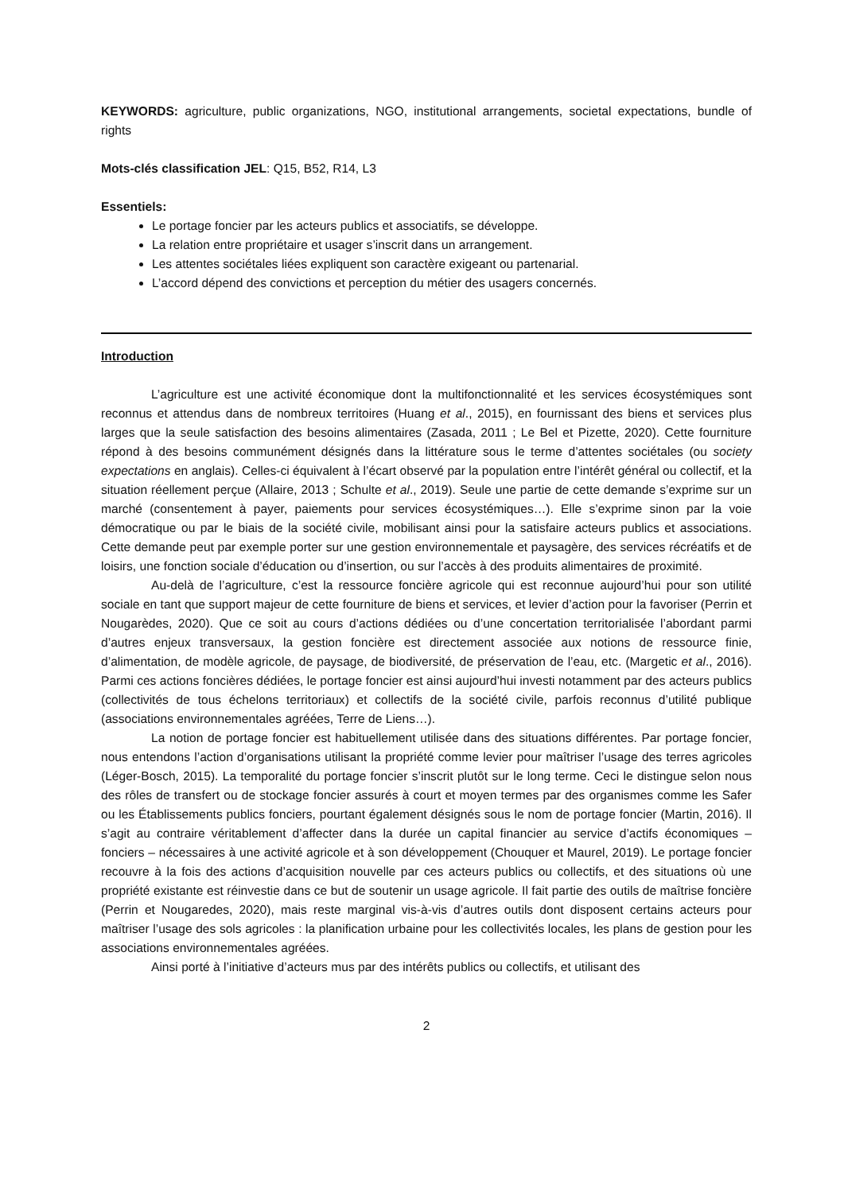KEYWORDS: agriculture, public organizations, NGO, institutional arrangements, societal expectations, bundle of rights
Mots-clés classification JEL: Q15, B52, R14, L3
Essentiels:
Le portage foncier par les acteurs publics et associatifs, se développe.
La relation entre propriétaire et usager s’inscrit dans un arrangement.
Les attentes sociétales liées expliquent son caractère exigeant ou partenarial.
L’accord dépend des convictions et perception du métier des usagers concernés.
Introduction
L’agriculture est une activité économique dont la multifonctionnalité et les services écosystémiques sont reconnus et attendus dans de nombreux territoires (Huang et al., 2015), en fournissant des biens et services plus larges que la seule satisfaction des besoins alimentaires (Zasada, 2011 ; Le Bel et Pizette, 2020). Cette fourniture répond à des besoins communément désignés dans la littérature sous le terme d’attentes sociétales (ou society expectations en anglais). Celles-ci équivalent à l’écart observé par la population entre l’intérêt général ou collectif, et la situation réellement perçue (Allaire, 2013 ; Schulte et al., 2019). Seule une partie de cette demande s’exprime sur un marché (consentement à payer, paiements pour services écosystémiques…). Elle s’exprime sinon par la voie démocratique ou par le biais de la société civile, mobilisant ainsi pour la satisfaire acteurs publics et associations. Cette demande peut par exemple porter sur une gestion environnementale et paysagère, des services récréatifs et de loisirs, une fonction sociale d’éducation ou d’insertion, ou sur l’accès à des produits alimentaires de proximité.
Au-delà de l’agriculture, c’est la ressource foncière agricole qui est reconnue aujourd’hui pour son utilité sociale en tant que support majeur de cette fourniture de biens et services, et levier d’action pour la favoriser (Perrin et Nougarèdes, 2020). Que ce soit au cours d’actions dédiées ou d’une concertation territorialisée l’abordant parmi d’autres enjeux transversaux, la gestion foncière est directement associée aux notions de ressource finie, d’alimentation, de modèle agricole, de paysage, de biodiversité, de préservation de l’eau, etc. (Margetic et al., 2016). Parmi ces actions foncières dédiées, le portage foncier est ainsi aujourd’hui investi notamment par des acteurs publics (collectivités de tous échelons territoriaux) et collectifs de la société civile, parfois reconnus d’utilité publique (associations environnementales agréées, Terre de Liens…).
La notion de portage foncier est habituellement utilisée dans des situations différentes. Par portage foncier, nous entendons l’action d’organisations utilisant la propriété comme levier pour maîtriser l’usage des terres agricoles (Léger-Bosch, 2015). La temporalité du portage foncier s’inscrit plutôt sur le long terme. Ceci le distingue selon nous des rôles de transfert ou de stockage foncier assurés à court et moyen termes par des organismes comme les Safer ou les Établissements publics fonciers, pourtant également désignés sous le nom de portage foncier (Martin, 2016). Il s’agit au contraire véritablement d’affecter dans la durée un capital financier au service d’actifs économiques – fonciers – nécessaires à une activité agricole et à son développement (Chouquer et Maurel, 2019). Le portage foncier recouvre à la fois des actions d’acquisition nouvelle par ces acteurs publics ou collectifs, et des situations où une propriété existante est réinvestie dans ce but de soutenir un usage agricole. Il fait partie des outils de maîtrise foncière (Perrin et Nougaredes, 2020), mais reste marginal vis-à-vis d’autres outils dont disposent certains acteurs pour maîtriser l’usage des sols agricoles : la planification urbaine pour les collectivités locales, les plans de gestion pour les associations environnementales agréées.
Ainsi porté à l’initiative d’acteurs mus par des intérêts publics ou collectifs, et utilisant des
2